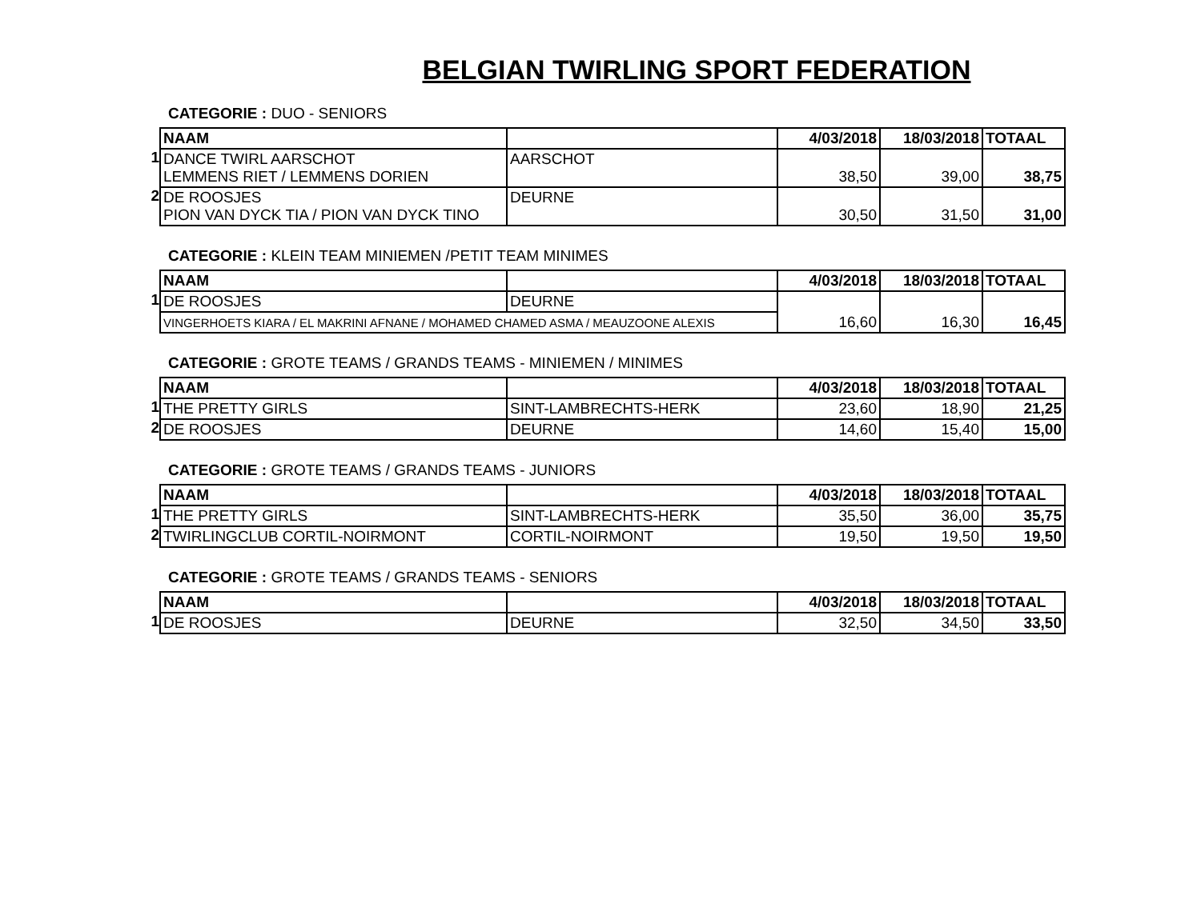BELGIAN TWIRLING SPORT FEDERATION
CATEGORIE : DUO - SENIORS
| | NAAM | | 4/03/2018 | 18/03/2018 | TOTAAL |
| --- | --- | --- | --- | --- | --- |
| 1 | DANCE TWIRL AARSCHOT LEMMENS RIET / LEMMENS DORIEN | AARSCHOT | 38,50 | 39,00 | 38,75 |
| 2 | DE ROOSJES PION VAN DYCK TIA / PION VAN DYCK TINO | DEURNE | 30,50 | 31,50 | 31,00 |
CATEGORIE : KLEIN TEAM MINIEMEN /PETIT TEAM MINIMES
| | NAAM | | 4/03/2018 | 18/03/2018 | TOTAAL |
| --- | --- | --- | --- | --- | --- |
| 1 | DE ROOSJES | DEURNE | 16,60 | 16,30 | 16,45 |
| | VINGERHOETS KIARA / EL MAKRINI AFNANE / MOHAMED CHAMED ASMA / MEAUZOONE ALEXIS | | | | |
CATEGORIE : GROTE TEAMS / GRANDS TEAMS - MINIEMEN / MINIMES
| | NAAM | | 4/03/2018 | 18/03/2018 | TOTAAL |
| --- | --- | --- | --- | --- | --- |
| 1 | THE PRETTY GIRLS | SINT-LAMBRECHTS-HERK | 23,60 | 18,90 | 21,25 |
| 2 | DE ROOSJES | DEURNE | 14,60 | 15,40 | 15,00 |
CATEGORIE : GROTE TEAMS / GRANDS TEAMS - JUNIORS
| | NAAM | | 4/03/2018 | 18/03/2018 | TOTAAL |
| --- | --- | --- | --- | --- | --- |
| 1 | THE PRETTY GIRLS | SINT-LAMBRECHTS-HERK | 35,50 | 36,00 | 35,75 |
| 2 | TWIRLINGCLUB CORTIL-NOIRMONT | CORTIL-NOIRMONT | 19,50 | 19,50 | 19,50 |
CATEGORIE : GROTE TEAMS / GRANDS TEAMS - SENIORS
| | NAAM | | 4/03/2018 | 18/03/2018 | TOTAAL |
| --- | --- | --- | --- | --- | --- |
| 1 | DE ROOSJES | DEURNE | 32,50 | 34,50 | 33,50 |